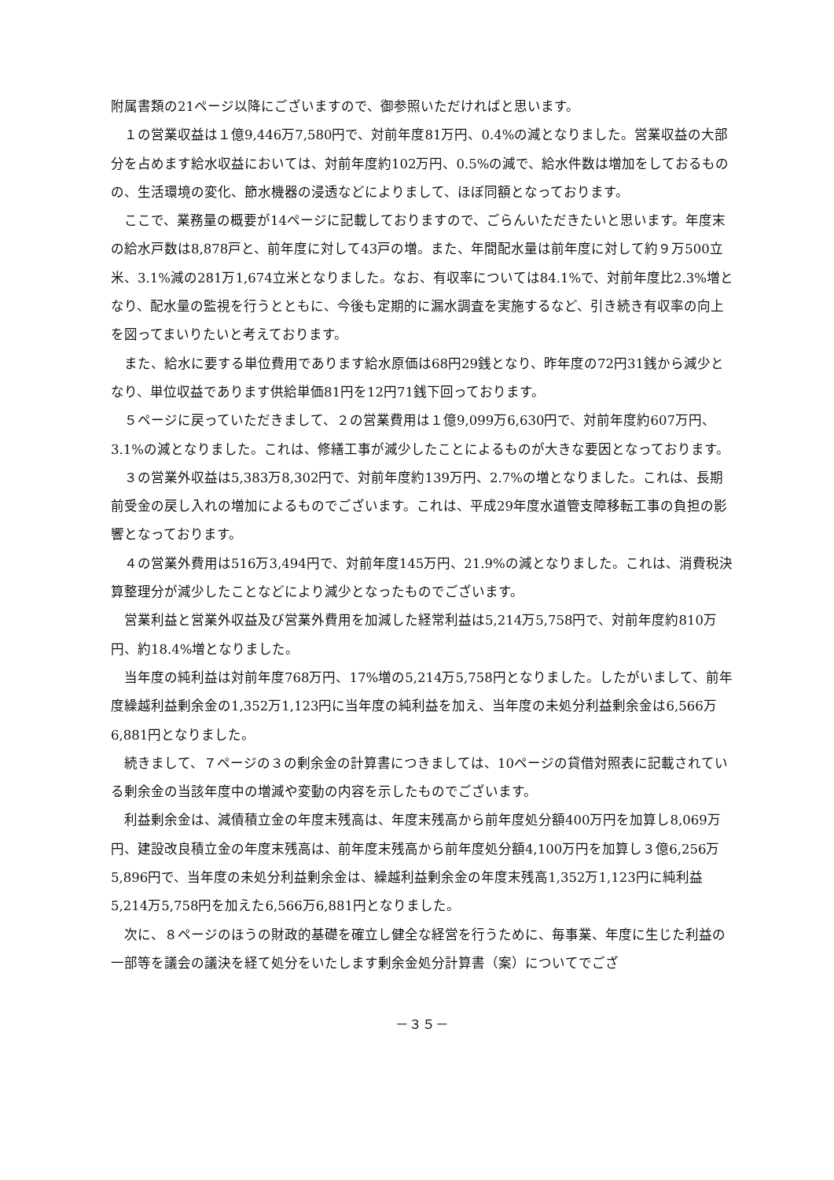附属書類の21ページ以降にございますので、御参照いただければと思います。
　１の営業収益は１億9,446万7,580円で、対前年度81万円、0.4%の減となりました。営業収益の大部分を占めます給水収益においては、対前年度約102万円、0.5%の減で、給水件数は増加をしておるものの、生活環境の変化、節水機器の浸透などによりまして、ほぼ同額となっております。
　ここで、業務量の概要が14ページに記載しておりますので、ごらんいただきたいと思います。年度末の給水戸数は8,878戸と、前年度に対して43戸の増。また、年間配水量は前年度に対して約９万500立米、3.1%減の281万1,674立米となりました。なお、有収率については84.1%で、対前年度比2.3%増となり、配水量の監視を行うとともに、今後も定期的に漏水調査を実施するなど、引き続き有収率の向上を図ってまいりたいと考えております。
　また、給水に要する単位費用であります給水原価は68円29銭となり、昨年度の72円31銭から減少となり、単位収益であります供給単価81円を12円71銭下回っております。
　５ページに戻っていただきまして、２の営業費用は１億9,099万6,630円で、対前年度約607万円、3.1%の減となりました。これは、修繕工事が減少したことによるものが大きな要因となっております。
　３の営業外収益は5,383万8,302円で、対前年度約139万円、2.7%の増となりました。これは、長期前受金の戻し入れの増加によるものでございます。これは、平成29年度水道管支障移転工事の負担の影響となっております。
　４の営業外費用は516万3,494円で、対前年度145万円、21.9%の減となりました。これは、消費税決算整理分が減少したことなどにより減少となったものでございます。
　営業利益と営業外収益及び営業外費用を加減した経常利益は5,214万5,758円で、対前年度約810万円、約18.4%増となりました。
　当年度の純利益は対前年度768万円、17%増の5,214万5,758円となりました。したがいまして、前年度繰越利益剰余金の1,352万1,123円に当年度の純利益を加え、当年度の未処分利益剰余金は6,566万6,881円となりました。
　続きまして、７ページの３の剰余金の計算書につきましては、10ページの貸借対照表に記載されている剰余金の当該年度中の増減や変動の内容を示したものでございます。
　利益剰余金は、減債積立金の年度末残高は、年度末残高から前年度処分額400万円を加算し8,069万円、建設改良積立金の年度末残高は、前年度末残高から前年度処分額4,100万円を加算し３億6,256万5,896円で、当年度の未処分利益剰余金は、繰越利益剰余金の年度末残高1,352万1,123円に純利益5,214万5,758円を加えた6,566万6,881円となりました。
　次に、８ページのほうの財政的基礎を確立し健全な経営を行うために、毎事業、年度に生じた利益の一部等を議会の議決を経て処分をいたします剰余金処分計算書（案）についてでござ
－３５－